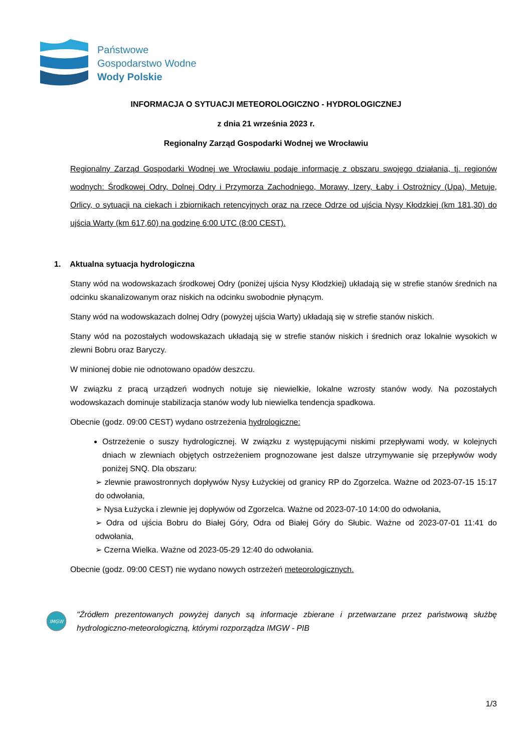Państwowe
Gospodarstwo Wodne
Wody Polskie
INFORMACJA O SYTUACJI METEOROLOGICZNO - HYDROLOGICZNEJ
z dnia 21 września 2023 r.
Regionalny Zarząd Gospodarki Wodnej we Wrocławiu
Regionalny Zarząd Gospodarki Wodnej we Wrocławiu podaje informację z obszaru swojego działania, tj. regionów wodnych: Środkowej Odry, Dolnej Odry i Przymorza Zachodniego, Morawy, Izery, Łaby i Ostrożnicy (Upa), Metuje, Orlicy, o sytuacji na ciekach i zbiornikach retencyjnych oraz na rzece Odrze od ujścia Nysy Kłodzkiej (km 181,30) do ujścia Warty (km 617,60) na godzinę 6:00 UTC (8:00 CEST).
1. Aktualna sytuacja hydrologiczna
Stany wód na wodowskazach środkowej Odry (poniżej ujścia Nysy Kłodzkiej) układają się w strefie stanów średnich na odcinku skanalizowanym oraz niskich na odcinku swobodnie płynącym.
Stany wód na wodowskazach dolnej Odry (powyżej ujścia Warty) układają się w strefie stanów niskich.
Stany wód na pozostałych wodowskazach układają się w strefie stanów niskich i średnich oraz lokalnie wysokich w zlewni Bobru oraz Baryczy.
W minionej dobie nie odnotowano opadów deszczu.
W związku z pracą urządzeń wodnych notuje się niewielkie, lokalne wzrosty stanów wody. Na pozostałych wodowskazach dominuje stabilizacja stanów wody lub niewielka tendencja spadkowa.
Obecnie (godz. 09:00 CEST) wydano ostrzeżenia hydrologiczne:
Ostrzeżenie o suszy hydrologicznej. W związku z występującymi niskimi przepływami wody, w kolejnych dniach w zlewniach objętych ostrzeżeniem prognozowane jest dalsze utrzymywanie się przepływów wody poniżej SNQ. Dla obszaru:
➢ zlewnie prawostronnych dopływów Nysy Łużyckiej od granicy RP do Zgorzelca. Ważne od 2023-07-15 15:17 do odwołania,
➢ Nysa Łużycka i zlewnie jej dopływów od Zgorzelca. Ważne od 2023-07-10 14:00 do odwołania,
➢ Odra od ujścia Bobru do Białej Góry, Odra od Białej Góry do Słubic. Ważne od 2023-07-01 11:41 do odwołania,
➢ Czerna Wielka. Ważne od 2023-05-29 12:40 do odwołania.
Obecnie (godz. 09:00 CEST) nie wydano nowych ostrzeżeń meteorologicznych.
IMGW
"Źródłem prezentowanych powyżej danych są informacje zbierane i przetwarzane przez państwową służbę hydrologiczno-meteorologiczną, którymi rozporządza IMGW - PIB
1/3